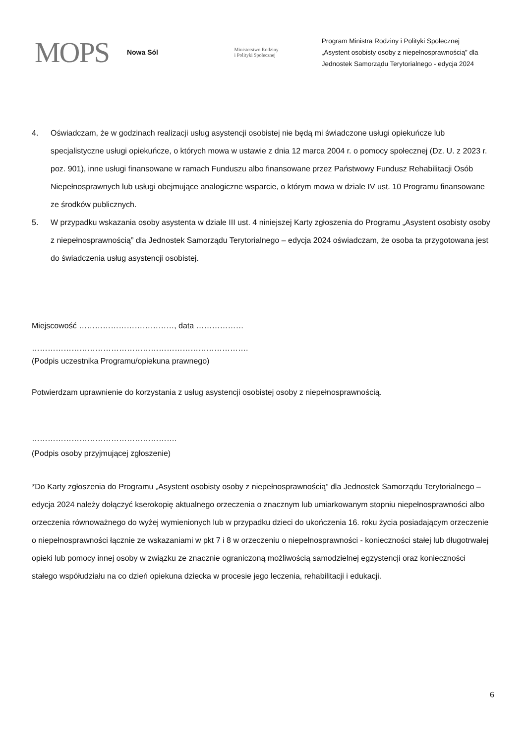MOPS
Nowa Sól
Ministerstwo Rodziny
i Polityki Społecznej
Program Ministra Rodziny i Polityki Społecznej
„Asystent osobisty osoby z niepełnosprawnością” dla Jednostek Samorządu Terytorialnego - edycja 2024
4. Oświadczam, że w godzinach realizacji usług asystencji osobistej nie będą mi świadczone usługi opiekuńcze lub specjalistyczne usługi opiekuńcze, o których mowa w ustawie z dnia 12 marca 2004 r. o pomocy społecznej (Dz. U. z 2023 r. poz. 901), inne usługi finansowane w ramach Funduszu albo finansowane przez Państwowy Fundusz Rehabilitacji Osób Niepełnosprawnych lub usługi obejmujące analogiczne wsparcie, o którym mowa w dziale IV ust. 10 Programu finansowane ze środków publicznych.
5. W przypadku wskazania osoby asystenta w dziale III ust. 4 niniejszej Karty zgłoszenia do Programu „Asystent osobisty osoby z niepełnosprawnością” dla Jednostek Samorządu Terytorialnego – edycja 2024 oświadczam, że osoba ta przygotowana jest do świadczenia usług asystencji osobistej.
Miejscowość ………………………………, data ………………
……………………………………………………………………….
(Podpis uczestnika Programu/opiekuna prawnego)
Potwierdzam uprawnienie do korzystania z usług asystencji osobistej osoby z niepełnosprawnością.
……………………………………………….
(Podpis osoby przyjmującej zgłoszenie)
*Do Karty zgłoszenia do Programu „Asystent osobisty osoby z niepełnosprawnością” dla Jednostek Samorządu Terytorialnego – edycja 2024 należy dołączyć kserokopię aktualnego orzeczenia o znacznym lub umiarkowanym stopniu niepełnosprawności albo orzeczenia równoważnego do wyżej wymienionych lub w przypadku dzieci do ukończenia 16. roku życia posiadającym orzeczenie o niepełnosprawności łącznie ze wskazaniami w pkt 7 i 8 w orzeczeniu o niepełnosprawności - konieczności stałej lub długotrwałej opieki lub pomocy innej osoby w związku ze znacznie ograniczoną możliwością samodzielnej egzystencji oraz konieczności stałego współudziału na co dzień opiekuna dziecka w procesie jego leczenia, rehabilitacji i edukacji.
6